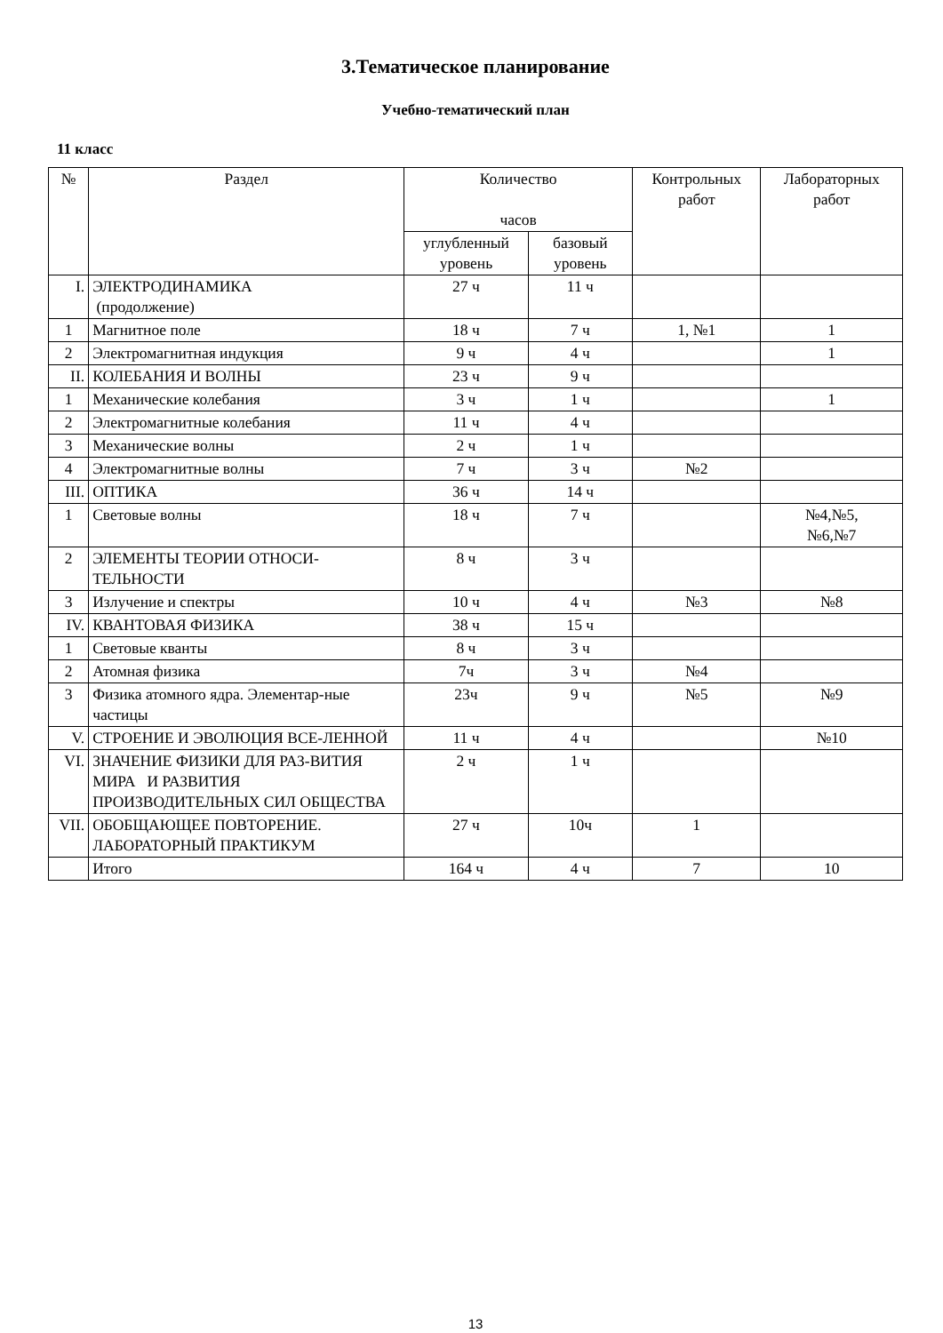3.Тематическое планирование
Учебно-тематический план
11 класс
| № | Раздел | Количество часов | | Контрольных работ | Лабораторных работ |
| --- | --- | --- | --- | --- | --- |
| | | углубленный уровень | базовый уровень | | |
| I. | ЭЛЕКТРОДИНАМИКА (продолжение) | 27 ч | 11 ч | | |
| 1 | Магнитное поле | 18 ч | 7 ч | 1, №1 | 1 |
| 2 | Электромагнитная индукция | 9 ч | 4 ч | | 1 |
| II. | КОЛЕБАНИЯ И ВОЛНЫ | 23 ч | 9 ч | | |
| 1 | Механические колебания | 3 ч | 1 ч | | 1 |
| 2 | Электромагнитные колебания | 11 ч | 4 ч | | |
| 3 | Механические волны | 2 ч | 1 ч | | |
| 4 | Электромагнитные волны | 7 ч | 3 ч | №2 | |
| III. | ОПТИКА | 36 ч | 14 ч | | |
| 1 | Световые волны | 18 ч | 7 ч | | №4,№5, №6,№7 |
| 2 | ЭЛЕМЕНТЫ ТЕОРИИ ОТНОСИ-ТЕЛЬНОСТИ | 8 ч | 3 ч | | |
| 3 | Излучение и спектры | 10 ч | 4 ч | №3 | №8 |
| IV. | КВАНТОВАЯ ФИЗИКА | 38 ч | 15 ч | | |
| 1 | Световые кванты | 8 ч | 3 ч | | |
| 2 | Атомная физика | 7ч | 3 ч | №4 | |
| 3 | Физика атомного ядра. Элементар-ные частицы | 23ч | 9 ч | №5 | №9 |
| V. | СТРОЕНИЕ И ЭВОЛЮЦИЯ ВСЕ-ЛЕННОЙ | 11 ч | 4 ч | | №10 |
| VI. | ЗНАЧЕНИЕ ФИЗИКИ ДЛЯ РАЗ-ВИТИЯ МИРА И РАЗВИТИЯ ПРОИЗВОДИТЕЛЬНЫХ СИЛ ОБЩЕСТВА | 2 ч | 1 ч | | |
| VII. | ОБОБЩАЮЩЕЕ ПОВТОРЕНИЕ. ЛАБОРАТОРНЫЙ ПРАКТИКУМ | 27 ч | 10ч | 1 | |
| | Итого | 164 ч | 4 ч | 7 | 10 |
13